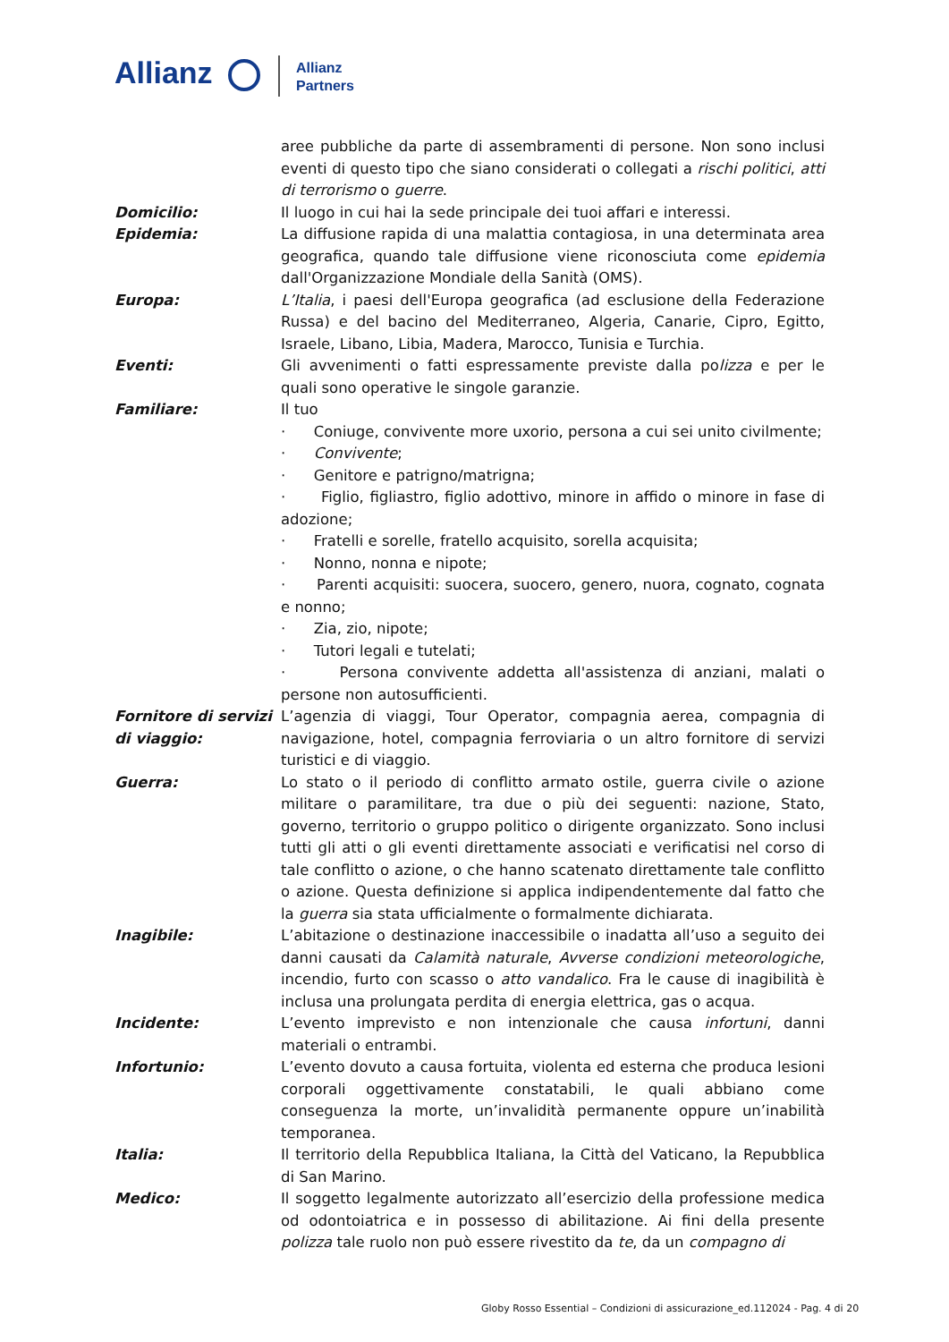Allianz
Allianz
Partners
| | aree pubbliche da parte di assembramenti di persone. Non sono inclusi eventi di questo tipo che siano considerati o collegati a rischi politici , atti di terrorismo o guerre . |
| Domicilio: | Il luogo in cui hai la sede principale dei tuoi affari e interessi. |
| Epidemia: | La diffusione rapida di una malattia contagiosa, in una determinata area geografica, quando tale diffusione viene riconosciuta come epidemia dall'Organizzazione Mondiale della Sanità (OMS). |
| Europa: | L’Italia , i paesi dell'Europa geografica (ad esclusione della Federazione Russa) e del bacino del Mediterraneo, Algeria, Canarie, Cipro, Egitto, Israele, Libano, Libia, Madera, Marocco, Tunisia e Turchia. |
| Eventi: | Gli avvenimenti o fatti espressamente previste dalla po lizza e per le quali sono operative le singole garanzie. |
| Familiare: | Il tuo · Coniuge, convivente more uxorio, persona a cui sei unito civilmente; · Convivente ; · Genitore e patrigno/matrigna; · Figlio, figliastro, figlio adottivo, minore in affido o minore in fase di adozione; · Fratelli e sorelle, fratello acquisito, sorella acquisita; · Nonno, nonna e nipote; · Parenti acquisiti: suocera, suocero, genero, nuora, cognato, cognata e nonno; · Zia, zio, nipote; · Tutori legali e tutelati; · Persona convivente addetta all'assistenza di anziani, malati o persone non autosufficienti. |
| Fornitore di servizi di viaggio: | L’agenzia di viaggi, Tour Operator, compagnia aerea, compagnia di navigazione, hotel, compagnia ferroviaria o un altro fornitore di servizi turistici e di viaggio. |
| Guerra: | Lo stato o il periodo di conflitto armato ostile, guerra civile o azione militare o paramilitare, tra due o più dei seguenti: nazione, Stato, governo, territorio o gruppo politico o dirigente organizzato. Sono inclusi tutti gli atti o gli eventi direttamente associati e verificatisi nel corso di tale conflitto o azione, o che hanno scatenato direttamente tale conflitto o azione. Questa definizione si applica indipendentemente dal fatto che la guerra sia stata ufficialmente o formalmente dichiarata. |
| Inagibile: | L’abitazione o destinazione inaccessibile o inadatta all’uso a seguito dei danni causati da Calamità naturale , Avverse condizioni meteorologiche , incendio, furto con scasso o atto vandalico . Fra le cause di inagibilità è inclusa una prolungata perdita di energia elettrica, gas o acqua. |
| Incidente: | L’evento imprevisto e non intenzionale che causa infortuni , danni materiali o entrambi. |
| Infortunio: | L’evento dovuto a causa fortuita, violenta ed esterna che produca lesioni corporali oggettivamente constatabili, le quali abbiano come conseguenza la morte, un’invalidità permanente oppure un’inabilità temporanea. |
| Italia: | Il territorio della Repubblica Italiana, la Città del Vaticano, la Repubblica di San Marino. |
| Medico: | Il soggetto legalmente autorizzato all’esercizio della professione medica od odontoiatrica e in possesso di abilitazione. Ai fini della presente polizza tale ruolo non può essere rivestito da te , da un compagno di |
Globy Rosso Essential – Condizioni di assicurazione_ed.112024 - Pag. 4 di 20